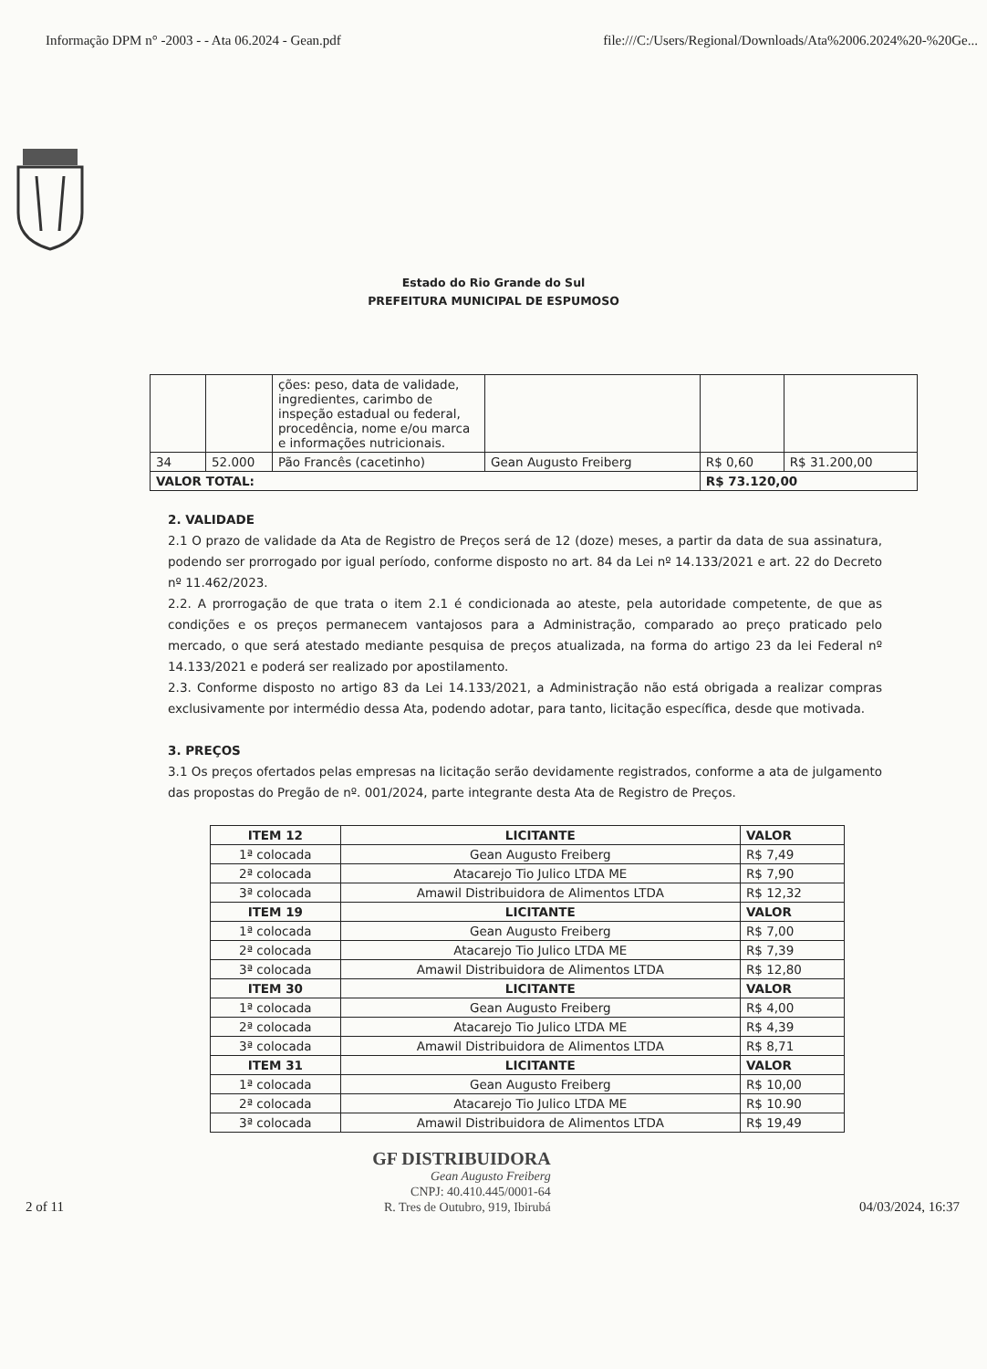Informação DPM n° -2003 - - Ata 06.2024 - Gean.pdf file:///C:/Users/Regional/Downloads/Ata%2006.2024%20-%20Ge...
Estado do Rio Grande do Sul
PREFEITURA MUNICIPAL DE ESPUMOSO
| | | ções: peso, data de validade, ingredientes, carimbo de inspeção estadual ou federal, procedência, nome e/ou marca e informações nutricionais. | | | |
| 34 | 52.000 | Pão Francês (cacetinho) | Gean Augusto Freiberg | R$ 0,60 | R$ 31.200,00 |
| VALOR TOTAL: | | | | R$ 73.120,00 | |
2. VALIDADE
2.1 O prazo de validade da Ata de Registro de Preços será de 12 (doze) meses, a partir da data de sua assinatura, podendo ser prorrogado por igual período, conforme disposto no art. 84 da Lei nº 14.133/2021 e art. 22 do Decreto nº 11.462/2023.
2.2. A prorrogação de que trata o item 2.1 é condicionada ao ateste, pela autoridade competente, de que as condições e os preços permanecem vantajosos para a Administração, comparado ao preço praticado pelo mercado, o que será atestado mediante pesquisa de preços atualizada, na forma do artigo 23 da lei Federal nº 14.133/2021 e poderá ser realizado por apostilamento.
2.3. Conforme disposto no artigo 83 da Lei 14.133/2021, a Administração não está obrigada a realizar compras exclusivamente por intermédio dessa Ata, podendo adotar, para tanto, licitação específica, desde que motivada.
3. PREÇOS
3.1 Os preços ofertados pelas empresas na licitação serão devidamente registrados, conforme a ata de julgamento das propostas do Pregão de nº. 001/2024, parte integrante desta Ata de Registro de Preços.
| ITEM 12 | LICITANTE | VALOR |
| --- | --- | --- |
| 1ª colocada | Gean Augusto Freiberg | R$ 7,49 |
| 2ª colocada | Atacarejo Tio Julico LTDA ME | R$ 7,90 |
| 3ª colocada | Amawil Distribuidora de Alimentos LTDA | R$ 12,32 |
| ITEM 19 | LICITANTE | VALOR |
| 1ª colocada | Gean Augusto Freiberg | R$ 7,00 |
| 2ª colocada | Atacarejo Tio Julico LTDA ME | R$ 7,39 |
| 3ª colocada | Amawil Distribuidora de Alimentos LTDA | R$ 12,80 |
| ITEM 30 | LICITANTE | VALOR |
| 1ª colocada | Gean Augusto Freiberg | R$ 4,00 |
| 2ª colocada | Atacarejo Tio Julico LTDA ME | R$ 4,39 |
| 3ª colocada | Amawil Distribuidora de Alimentos LTDA | R$ 8,71 |
| ITEM 31 | LICITANTE | VALOR |
| 1ª colocada | Gean Augusto Freiberg | R$ 10,00 |
| 2ª colocada | Atacarejo Tio Julico LTDA ME | R$ 10.90 |
| 3ª colocada | Amawil Distribuidora de Alimentos LTDA | R$ 19,49 |
2 of 11
GF DISTRIBUIDORA
Gean Augusto Freiberg
CNPJ: 40.410.445/0001-64
R. Tres de Outubro, 919, Ibirubá
04/03/2024, 16:37